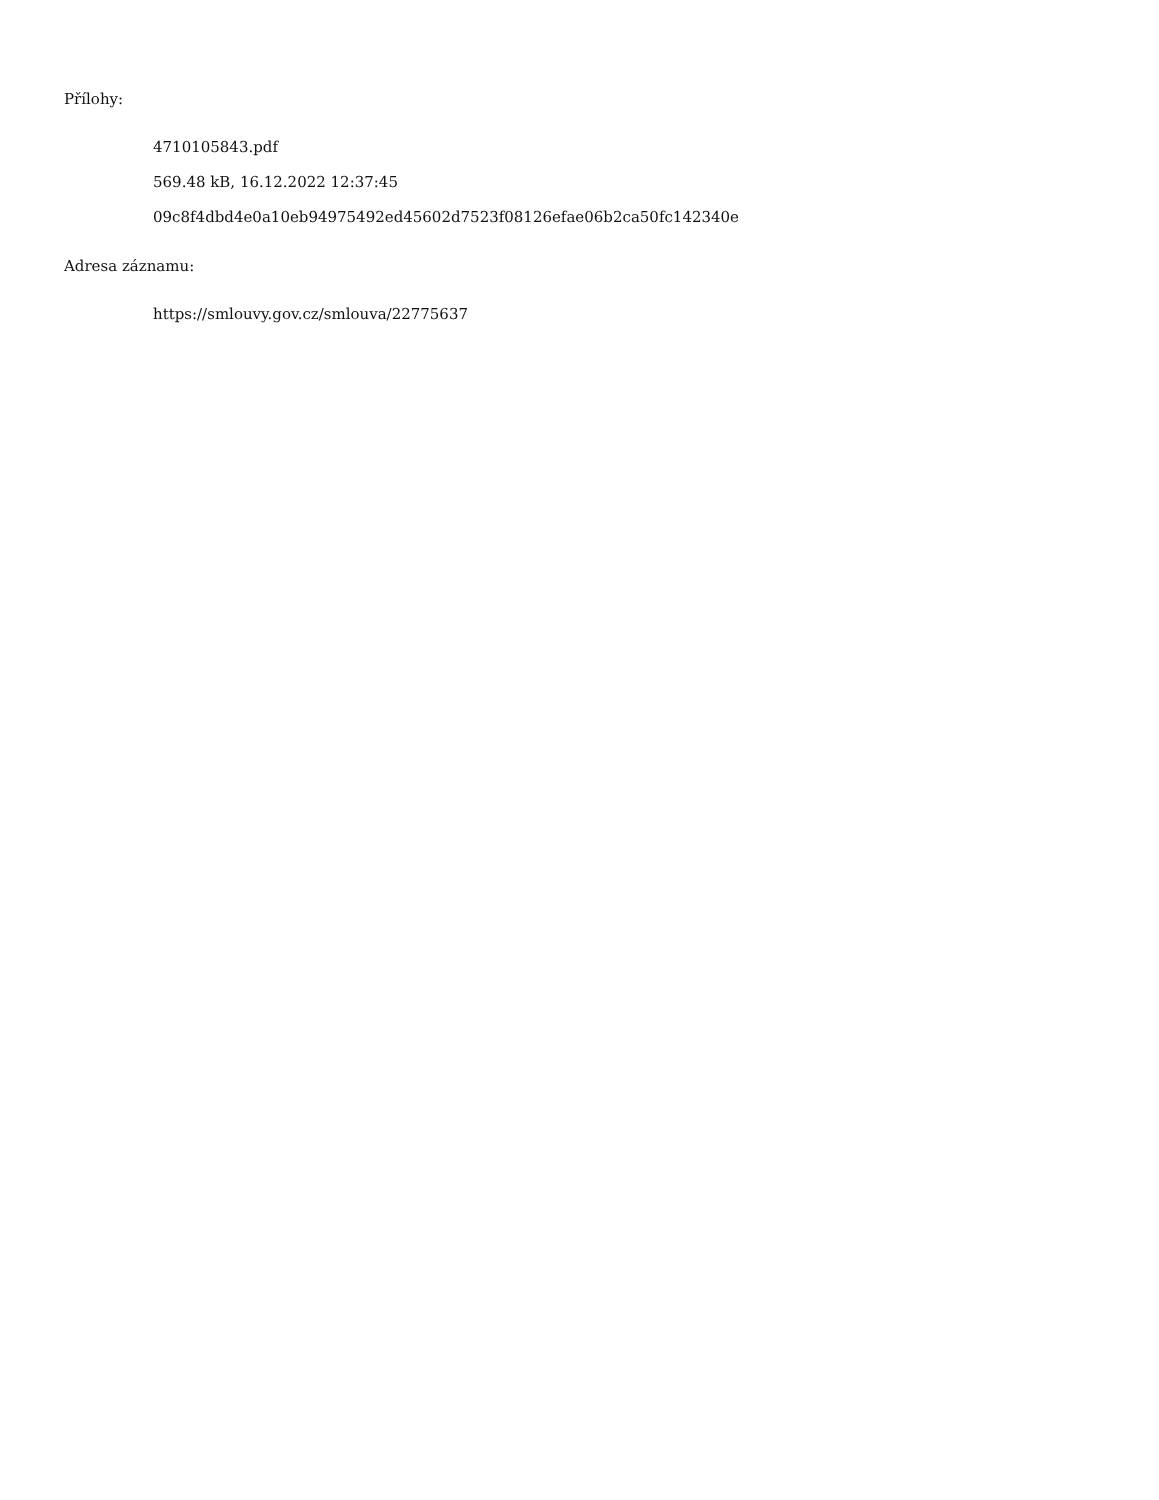Přílohy:
4710105843.pdf
569.48 kB, 16.12.2022 12:37:45
09c8f4dbd4e0a10eb94975492ed45602d7523f08126efae06b2ca50fc142340e
Adresa záznamu:
https://smlouvy.gov.cz/smlouva/22775637